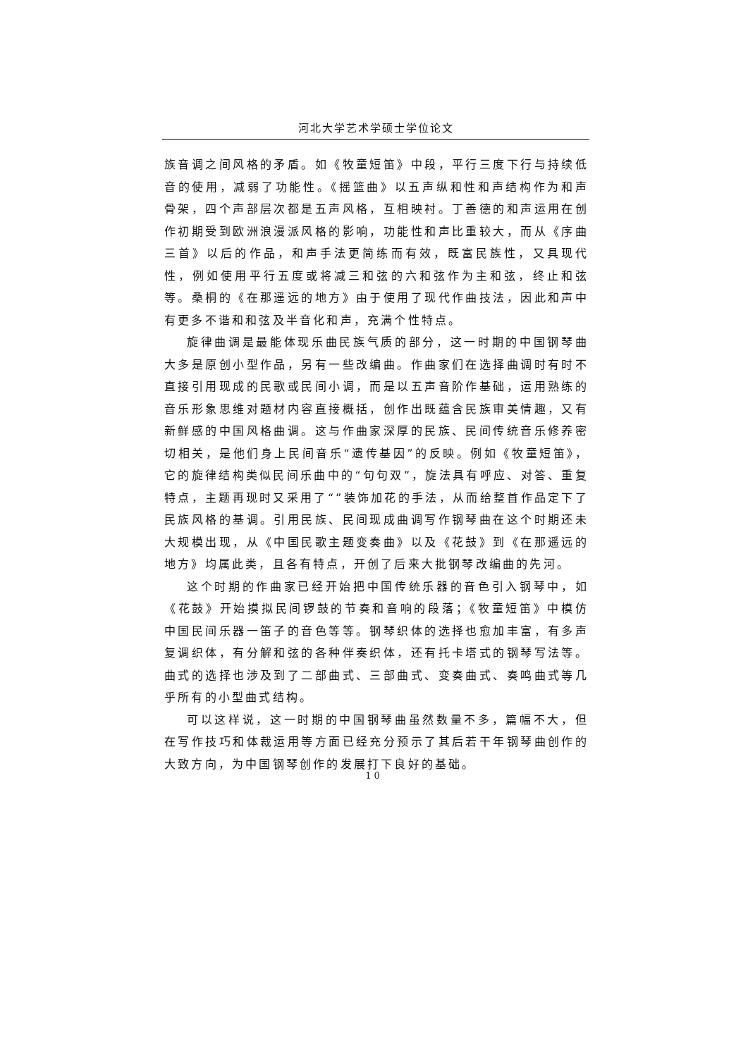河北大学艺术学硕士学位论文
族音调之间风格的矛盾。如《牧童短笛》中段，平行三度下行与持续低音的使用，减弱了功能性。《摇篮曲》以五声纵和性和声结构作为和声骨架，四个声部层次都是五声风格，互相映衬。丁善德的和声运用在创作初期受到欧洲浪漫派风格的影响，功能性和声比重较大，而从《序曲三首》以后的作品，和声手法更简练而有效，既富民族性，又具现代性，例如使用平行五度或将减三和弦的六和弦作为主和弦，终止和弦等。桑桐的《在那遥远的地方》由于使用了现代作曲技法，因此和声中有更多不谐和和弦及半音化和声，充满个性特点。
旋律曲调是最能体现乐曲民族气质的部分，这一时期的中国钢琴曲大多是原创小型作品，另有一些改编曲。作曲家们在选择曲调时有时不直接引用现成的民歌或民间小调，而是以五声音阶作基础，运用熟练的音乐形象思维对题材内容直接概括，创作出既蕴含民族审美情趣，又有新鲜感的中国风格曲调。这与作曲家深厚的民族、民间传统音乐修养密切相关，是他们身上民间音乐“遗传基因”的反映。例如《牧童短笛》，它的旋律结构类似民间乐曲中的“句句双”，旋法具有呼应、对答、重复特点，主题再现时又采用了“”装饰加花的手法，从而给整首作品定下了民族风格的基调。引用民族、民间现成曲调写作钢琴曲在这个时期还未大规模出现，从《中国民歌主题变奏曲》以及《花鼓》到《在那遥远的地方》均属此类，且各有特点，开创了后来大批钢琴改编曲的先河。
这个时期的作曲家已经开始把中国传统乐器的音色引入钢琴中，如《花鼓》开始摸拟民间锣鼓的节奏和音响的段落；《牧童短笛》中模仿中国民间乐器一笛子的音色等等。钢琴织体的选择也愈加丰富，有多声复调织体，有分解和弦的各种伴奏织体，还有托卡塔式的钢琴写法等。曲式的选择也涉及到了二部曲式、三部曲式、变奏曲式、奏鸣曲式等几乎所有的小型曲式结构。
可以这样说，这一时期的中国钢琴曲虽然数量不多，篇幅不大，但在写作技巧和体裁运用等方面已经充分预示了其后若干年钢琴曲创作的大致方向，为中国钢琴创作的发展打下良好的基础。
10